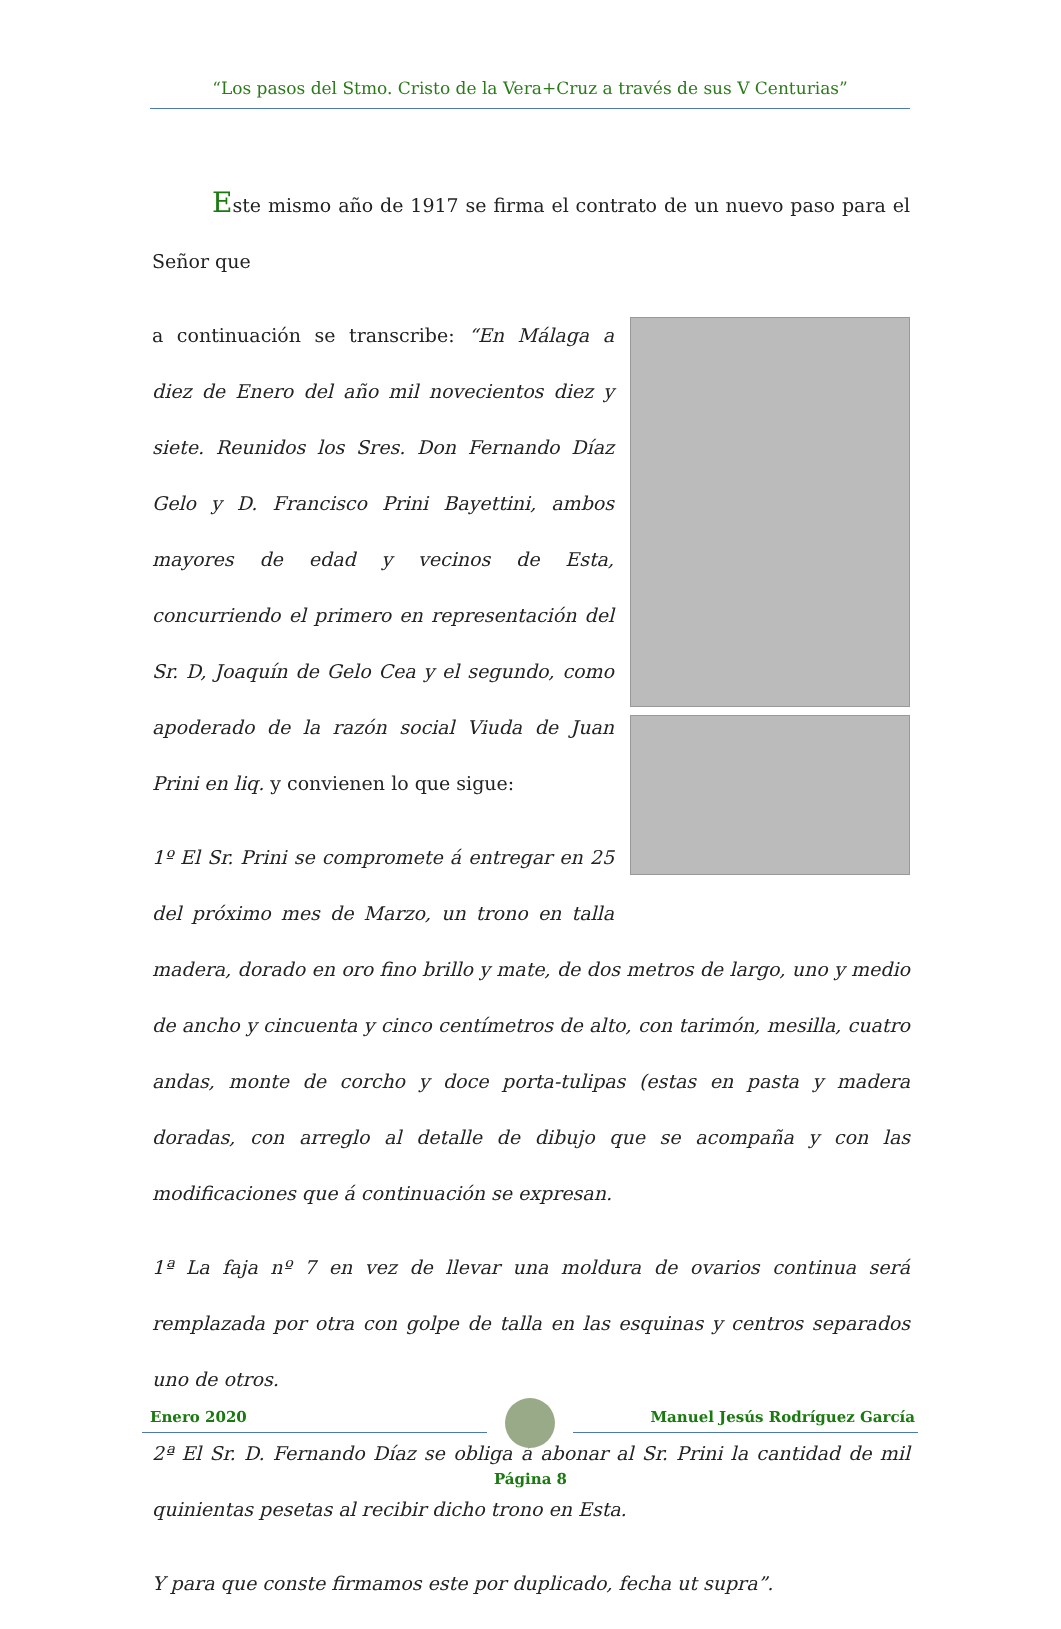“Los pasos del Stmo. Cristo de la Vera+Cruz a través de sus V Centurias”
Este mismo año de 1917 se firma el contrato de un nuevo paso para el Señor que
a continuación se transcribe: “En Málaga a diez de Enero del año mil novecientos diez y siete. Reunidos los Sres. Don Fernando Díaz Gelo y D. Francisco Prini Bayettini, ambos mayores de edad y vecinos de Esta, concurriendo el primero en representación del Sr. D, Joaquín de Gelo Cea y el segundo, como apoderado de la razón social Viuda de Juan Prini en liq. y convienen lo que sigue:
1º El Sr. Prini se compromete á entregar en 25 del próximo mes de Marzo, un trono en talla madera, dorado en oro fino brillo y mate, de dos metros de largo, uno y medio de ancho y cincuenta y cinco centímetros de alto, con tarimón, mesilla, cuatro andas, monte de corcho y doce porta-tulipas (estas en pasta y madera doradas, con arreglo al detalle de dibujo que se acompaña y con las modificaciones que á continuación se expresan.
1ª La faja nº 7 en vez de llevar una moldura de ovarios continua será remplazada por otra con golpe de talla en las esquinas y centros separados uno de otros.
2ª El Sr. D. Fernando Díaz se obliga á abonar al Sr. Prini la cantidad de mil quinientas pesetas al recibir dicho trono en Esta.
Y para que conste firmamos este por duplicado, fecha ut supra”.
Enero 2020 Manuel Jesús Rodríguez García
Página 8